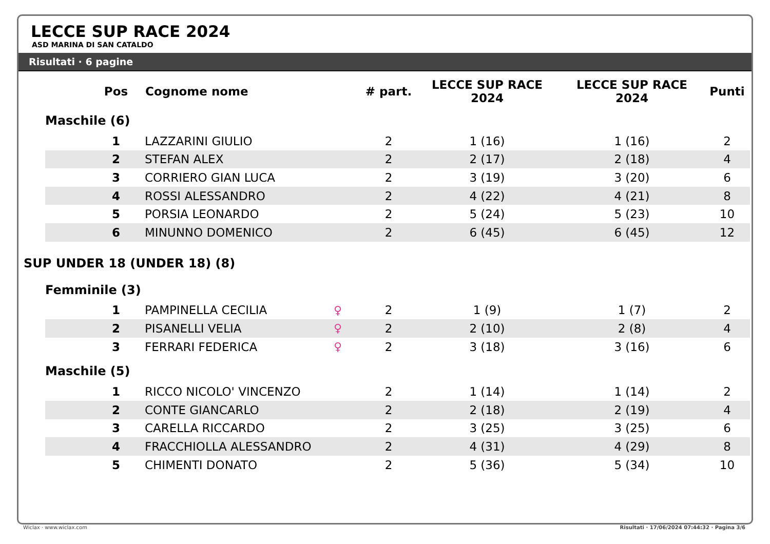LECCE SUP RACE 2024
ASD MARINA DI SAN CATALDO
Risultati · 6 pagine
| | | Pos | Cognome nome | | # part. | LECCE SUP RACE 2024 | LECCE SUP RACE 2024 | Punti |
| --- | --- | --- | --- | --- | --- | --- | --- | --- |
| | Maschile (6) | | | | | | | |
| | | 1 | LAZZARINI GIULIO | | 2 | 1 (16) | 1 (16) | 2 |
| | | 2 | STEFAN ALEX | | 2 | 2 (17) | 2 (18) | 4 |
| | | 3 | CORRIERO GIAN LUCA | | 2 | 3 (19) | 3 (20) | 6 |
| | | 4 | ROSSI ALESSANDRO | | 2 | 4 (22) | 4 (21) | 8 |
| | | 5 | PORSIA LEONARDO | | 2 | 5 (24) | 5 (23) | 10 |
| | | 6 | MINUNNO DOMENICO | | 2 | 6 (45) | 6 (45) | 12 |
| SUP UNDER 18 (UNDER 18) (8) | | | | | | | | |
| | Femminile (3) | | | | | | | |
| | | 1 | PAMPINELLA CECILIA | ♀ | 2 | 1 (9) | 1 (7) | 2 |
| | | 2 | PISANELLI VELIA | ♀ | 2 | 2 (10) | 2 (8) | 4 |
| | | 3 | FERRARI FEDERICA | ♀ | 2 | 3 (18) | 3 (16) | 6 |
| | Maschile (5) | | | | | | | |
| | | 1 | RICCO NICOLO' VINCENZO | | 2 | 1 (14) | 1 (14) | 2 |
| | | 2 | CONTE GIANCARLO | | 2 | 2 (18) | 2 (19) | 4 |
| | | 3 | CARELLA RICCARDO | | 2 | 3 (25) | 3 (25) | 6 |
| | | 4 | FRACCHIOLLA ALESSANDRO | | 2 | 4 (31) | 4 (29) | 8 |
| | | 5 | CHIMENTI DONATO | | 2 | 5 (36) | 5 (34) | 10 |
Wiclax · www.wiclax.com
Risultati · 17/06/2024 07:44:32 · Pagina 3/6